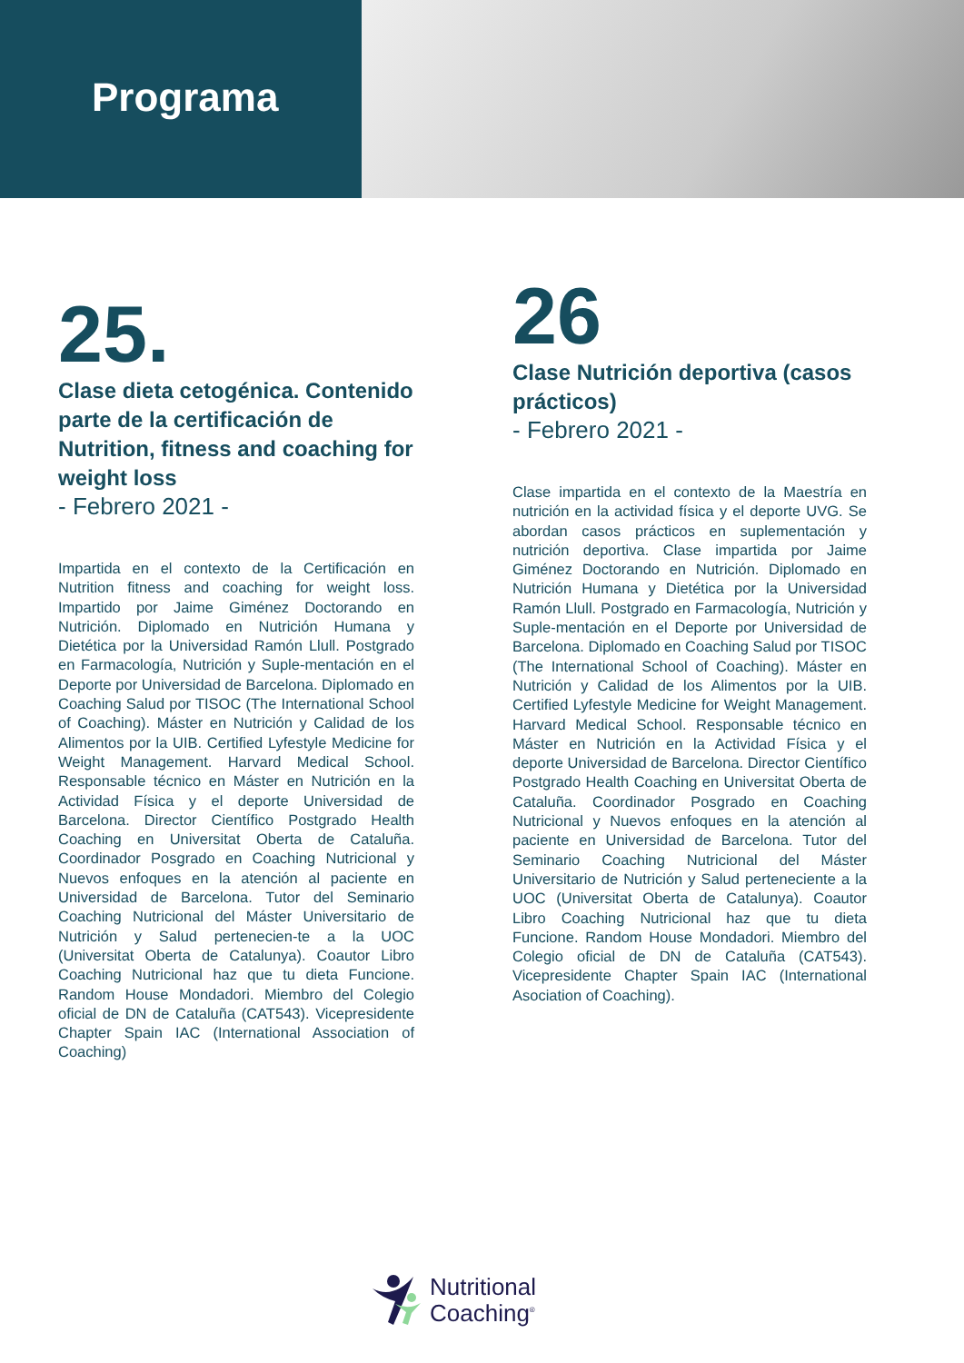Programa
25.
Clase dieta cetogénica. Contenido parte de la certificación de Nutrition, fitness and coaching for weight loss
- Febrero 2021 -
Impartida en el contexto de la Certificación en Nutrition fitness and coaching for weight loss. Impartido por Jaime Giménez Doctorando en Nutrición. Diplomado en Nutrición Humana y Dietética por la Universidad Ramón Llull. Postgrado en Farmacología, Nutrición y Suple-mentación en el Deporte por Universidad de Barcelona. Diplomado en Coaching Salud por TISOC (The International School of Coaching). Máster en Nutrición y Calidad de los Alimentos por la UIB. Certified Lyfestyle Medicine for Weight Management. Harvard Medical School. Responsable técnico en Máster en Nutrición en la Actividad Física y el deporte Universidad de Barcelona. Director Científico Postgrado Health Coaching en Universitat Oberta de Cataluña. Coordinador Posgrado en Coaching Nutricional y Nuevos enfoques en la atención al paciente en Universidad de Barcelona. Tutor del Seminario Coaching Nutricional del Máster Universitario de Nutrición y Salud pertenecien-te a la UOC (Universitat Oberta de Catalunya). Coautor Libro Coaching Nutricional haz que tu dieta Funcione. Random House Mondadori. Miembro del Colegio oficial de DN de Cataluña (CAT543). Vicepresidente Chapter Spain IAC (International Association of Coaching)
26
Clase Nutrición deportiva (casos prácticos)
- Febrero 2021 -
Clase impartida en el contexto de la Maestría en nutrición en la actividad física y el deporte UVG. Se abordan casos prácticos en suplementación y nutrición deportiva. Clase impartida por Jaime Giménez Doctorando en Nutrición. Diplomado en Nutrición Humana y Dietética por la Universidad Ramón Llull. Postgrado en Farmacología, Nutrición y Suple-mentación en el Deporte por Universidad de Barcelona. Diplomado en Coaching Salud por TISOC (The International School of Coaching). Máster en Nutrición y Calidad de los Alimentos por la UIB. Certified Lyfestyle Medicine for Weight Management. Harvard Medical School. Responsable técnico en Máster en Nutrición en la Actividad Física y el deporte Universidad de Barcelona. Director Científico Postgrado Health Coaching en Universitat Oberta de Cataluña. Coordinador Posgrado en Coaching Nutricional y Nuevos enfoques en la atención al paciente en Universidad de Barcelona. Tutor del Seminario Coaching Nutricional del Máster Universitario de Nutrición y Salud perteneciente a la UOC (Universitat Oberta de Catalunya). Coautor Libro Coaching Nutricional haz que tu dieta Funcione. Random House Mondadori. Miembro del Colegio oficial de DN de Cataluña (CAT543). Vicepresidente Chapter Spain IAC (International Asociation of Coaching).
Nutritional
Coaching<sup>®</sup>